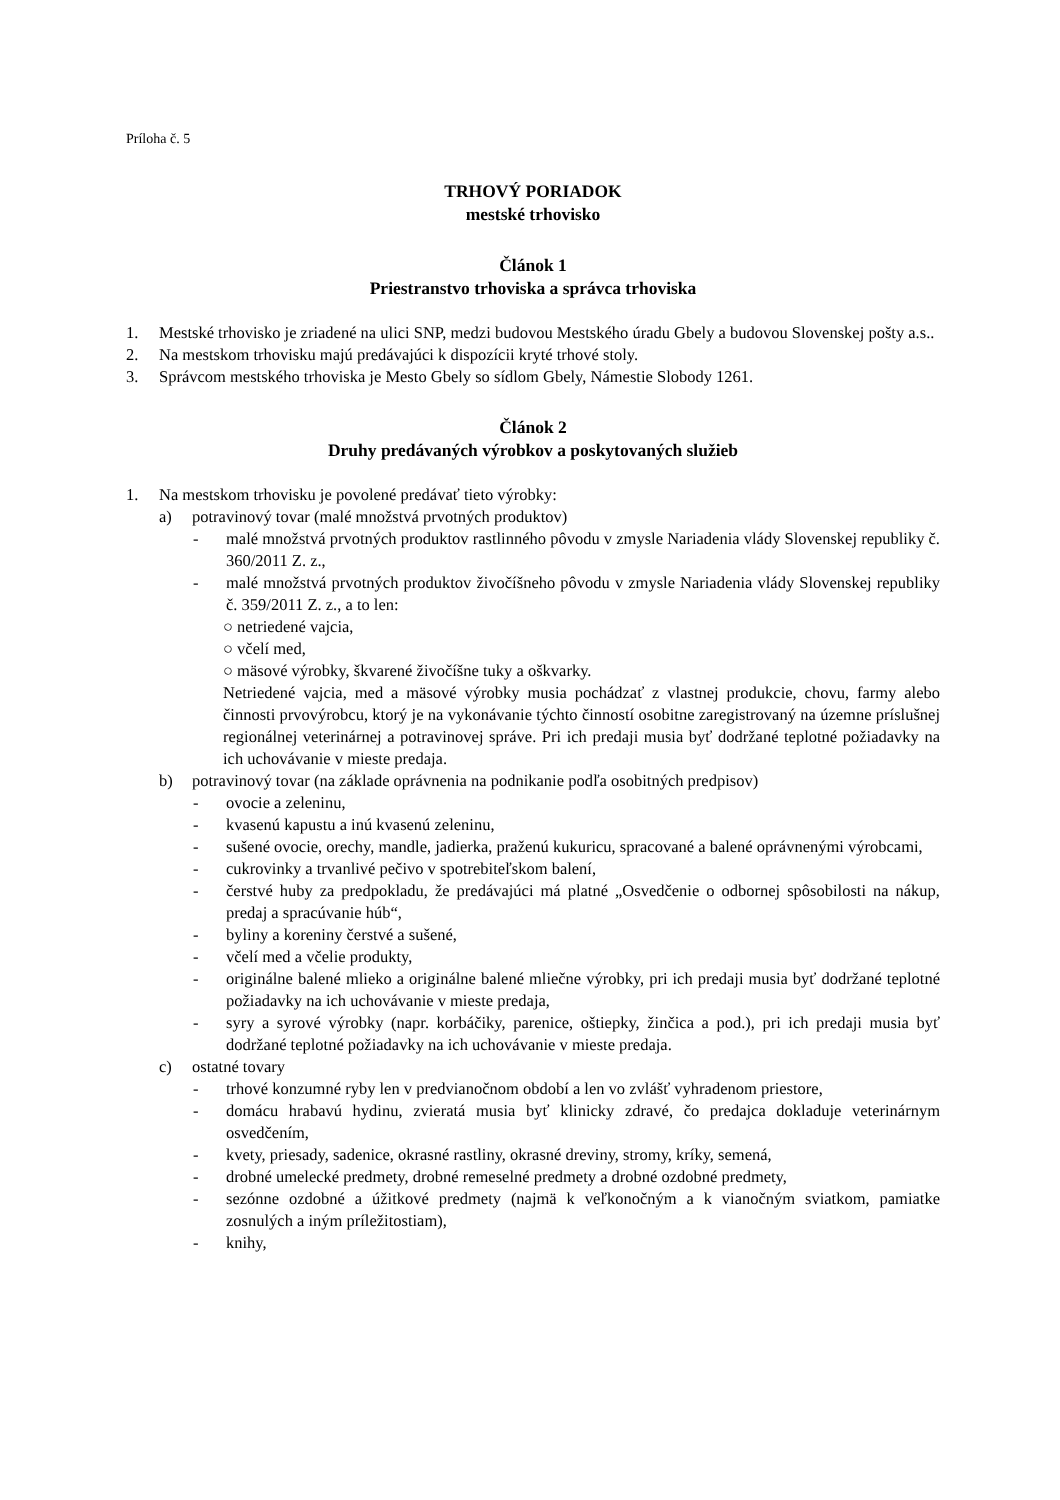Príloha č. 5
TRHOVÝ PORIADOK
mestské trhovisko
Článok 1
Priestranstvo trhoviska a správca trhoviska
1. Mestské trhovisko je zriadené na ulici SNP, medzi budovou Mestského úradu Gbely a budovou Slovenskej pošty a.s..
2. Na mestskom trhovisku majú predávajúci k dispozícii kryté trhové stoly.
3. Správcom mestského trhoviska je Mesto Gbely so sídlom Gbely, Námestie Slobody 1261.
Článok 2
Druhy predávaných výrobkov a poskytovaných služieb
1. Na mestskom trhovisku je povolené predávať tieto výrobky:
a) potravinový tovar (malé množstvá prvotných produktov)
- malé množstvá prvotných produktov rastlinného pôvodu v zmysle Nariadenia vlády Slovenskej republiky č. 360/2011 Z. z.,
- malé množstvá prvotných produktov živočíšneho pôvodu v zmysle Nariadenia vlády Slovenskej republiky č. 359/2011 Z. z., a to len:
○ netriedené vajcia,
○ včelí med,
○ mäsové výrobky, škvarené živočíšne tuky a oškvarky.
Netriedené vajcia, med a mäsové výrobky musia pochádzať z vlastnej produkcie, chovu, farmy alebo činnosti prvovýrobcu, ktorý je na vykonávanie týchto činností osobitne zaregistrovaný na územne príslušnej regionálnej veterinárnej a potravinovej správe. Pri ich predaji musia byť dodržané teplotné požiadavky na ich uchovávanie v mieste predaja.
b) potravinový tovar (na základe oprávnenia na podnikanie podľa osobitných predpisov)
- ovocie a zeleninu,
- kvasenú kapustu a inú kvasenú zeleninu,
- sušené ovocie, orechy, mandle, jadierka, praženú kukuricu, spracované a balené oprávnenými výrobcami,
- cukrovinky a trvanlivé pečivo v spotrebiteľskom balení,
- čerstvé huby za predpokladu, že predávajúci má platné „Osvedčenie o odbornej spôsobilosti na nákup, predaj a spracúvanie húb“,
- byliny a koreniny čerstvé a sušené,
- včelí med a včelie produkty,
- originálne balené mlieko a originálne balené mliečne výrobky, pri ich predaji musia byť dodržané teplotné požiadavky na ich uchovávanie v mieste predaja,
- syry a syrové výrobky (napr. korbáčiky, parenice, oštiepky, žinčica a pod.), pri ich predaji musia byť dodržané teplotné požiadavky na ich uchovávanie v mieste predaja.
c) ostatné tovary
- trhové konzumné ryby len v predvianočnom období a len vo zvlášť vyhradenom priestore,
- domácu hrabavú hydinu, zvieratá musia byť klinicky zdravé, čo predajca dokladuje veterinárnym osvedčením,
- kvety, priesady, sadenice, okrasné rastliny, okrasné dreviny, stromy, kríky, semená,
- drobné umelecké predmety, drobné remeselné predmety a drobné ozdobné predmety,
- sezónne ozdobné a úžitkové predmety (najmä k veľkonočným a k vianočným sviatkom, pamiatke zosnulých a iným príležitostiam),
- knihy,